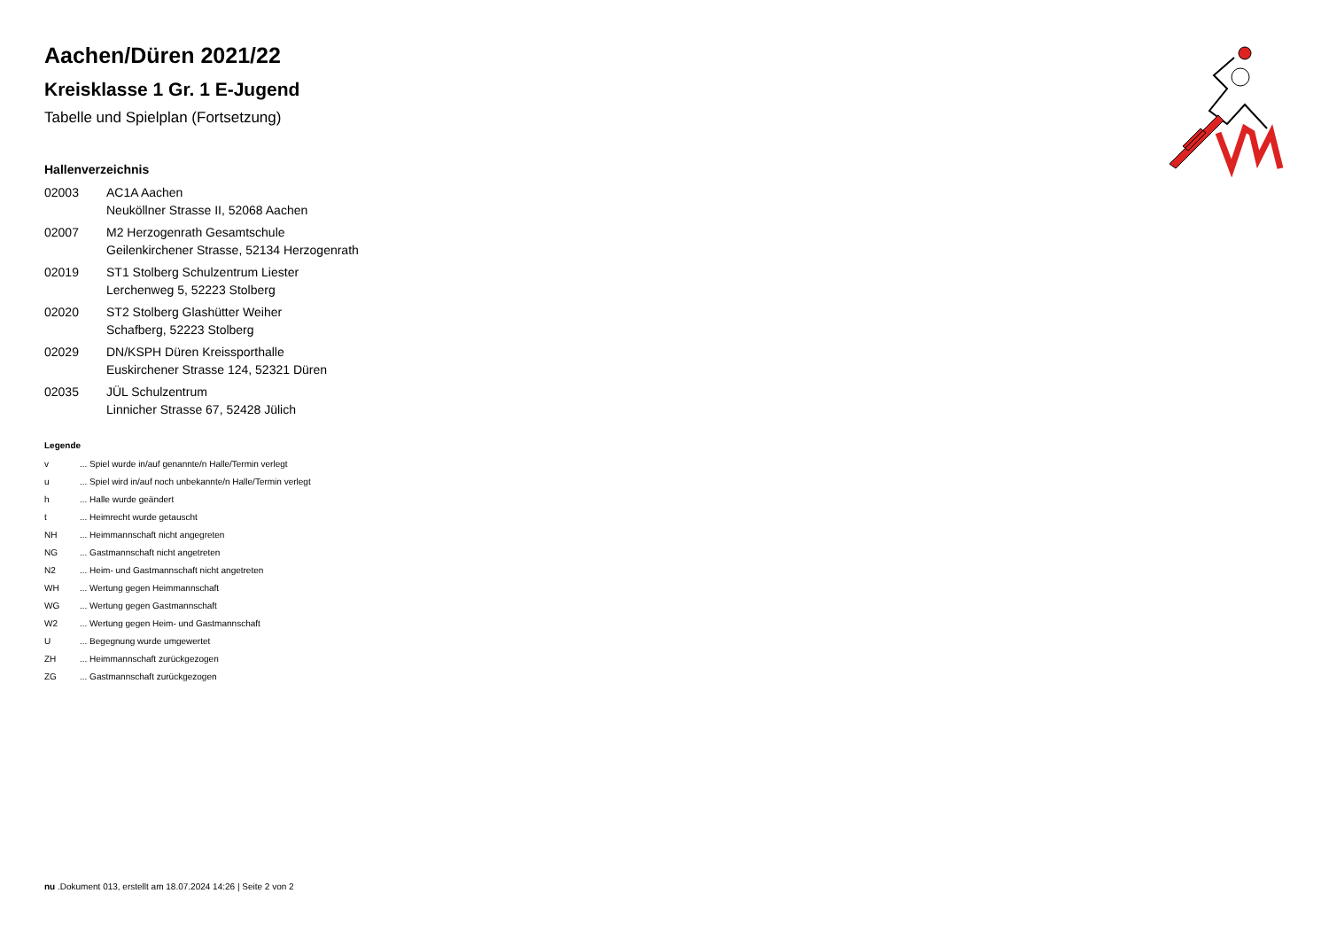Aachen/Düren 2021/22
Kreisklasse 1 Gr. 1 E-Jugend
Tabelle und Spielplan (Fortsetzung)
Hallenverzeichnis
02003 AC1A Aachen
Neuköllner Strasse II, 52068 Aachen
02007 M2 Herzogenrath Gesamtschule
Geilenkirchener Strasse, 52134 Herzogenrath
02019 ST1 Stolberg Schulzentrum Liester
Lerchenweg 5, 52223 Stolberg
02020 ST2 Stolberg Glashütter Weiher
Schafberg, 52223 Stolberg
02029 DN/KSPH Düren Kreissporthalle
Euskirchener Strasse 124, 52321 Düren
02035 JÜL Schulzentrum
Linnicher Strasse 67, 52428 Jülich
Legende
v ... Spiel wurde in/auf genannte/n Halle/Termin verlegt
u ... Spiel wird in/auf noch unbekannte/n Halle/Termin verlegt
h ... Halle wurde geändert
t ... Heimrecht wurde getauscht
NH ... Heimmannschaft nicht angegreten
NG ... Gastmannschaft nicht angetreten
N2 ... Heim- und Gastmannschaft nicht angetreten
WH ... Wertung gegen Heimmannschaft
WG ... Wertung gegen Gastmannschaft
W2 ... Wertung gegen Heim- und Gastmannschaft
U ... Begegnung wurde umgewertet
ZH ... Heimmannschaft zurückgezogen
ZG ... Gastmannschaft zurückgezogen
nu .Dokument 013, erstellt am 18.07.2024 14:26 | Seite 2 von 2